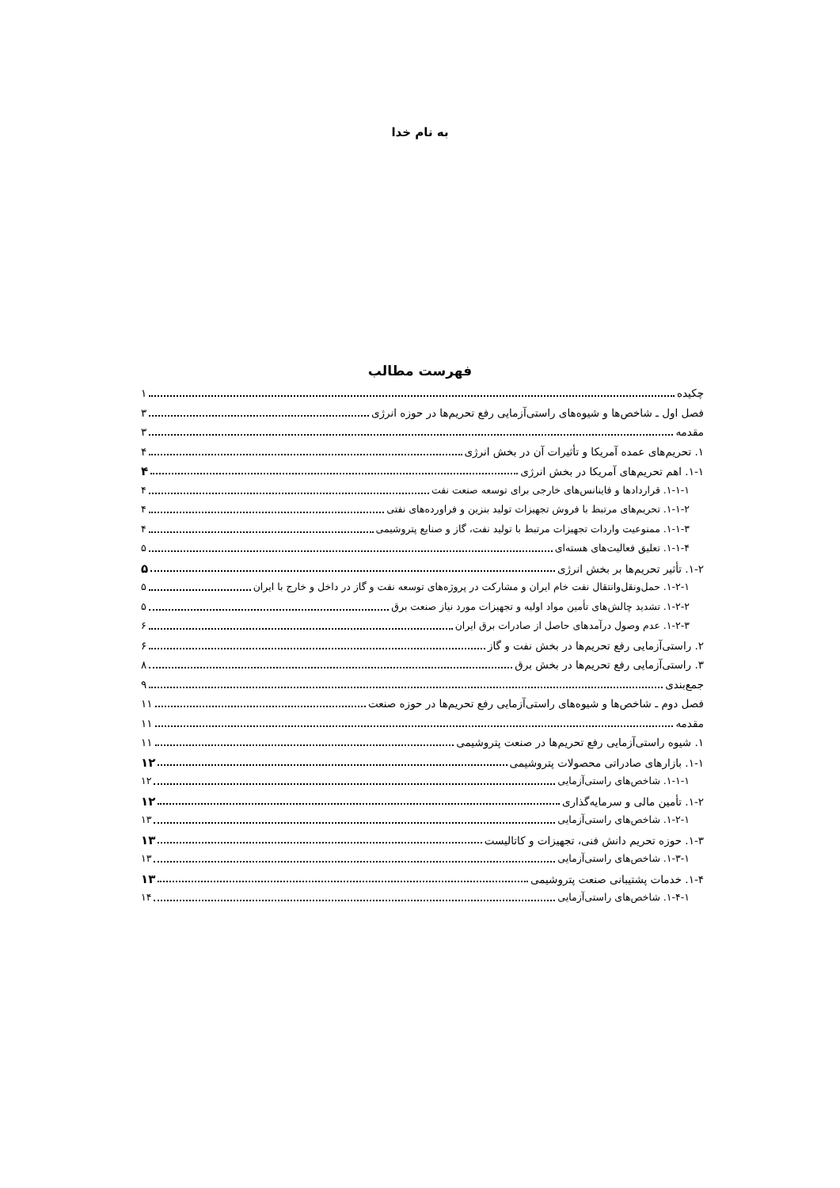به نام خدا
فهرست مطالب
چکیده ۱
فصل اول ـ شاخص‌ها و شیوه‌های راستی‌آزمایی رفع تحریم‌ها در حوزه انرژی ۳
مقدمه ۳
۱. تحریم‌های عمده آمریکا و تأثیرات آن در بخش انرژی ۴
۱-۱. اهم تحریم‌های آمریکا در بخش انرژی ۴
۱-۱-۱. قراردادها و فاینانس‌های خارجی برای توسعه صنعت نفت ۴
۱-۱-۲. تحریم‌های مرتبط با فروش تجهیزات تولید بنزین و فراورده‌های نفتی ۴
۱-۱-۳. ممنوعیت واردات تجهیزات مرتبط با تولید نفت، گاز و صنایع پتروشیمی ۴
۱-۱-۴. تعلیق فعالیت‌های هسته‌ای ۵
۱-۲. تأثیر تحریم‌ها بر بخش انرژی ۵
۱-۲-۱. حمل‌ونقل‌وانتقال نفت خام ایران و مشارکت در پروژه‌های توسعه نفت و گاز در داخل و خارج با ایران ۵
۱-۲-۲. تشدید چالش‌های تأمین مواد اولیه و تجهیزات مورد نیاز صنعت برق ۵
۱-۲-۳. عدم وصول درآمدهای حاصل از صادرات برق ایران ۶
۲. راستی‌آزمایی رفع تحریم‌ها در بخش نفت و گاز ۶
۳. راستی‌آزمایی رفع تحریم‌ها در بخش برق ۸
جمع‌بندی ۹
فصل دوم ـ شاخص‌ها و شیوه‌های راستی‌آزمایی رفع تحریم‌ها در حوزه صنعت ۱۱
مقدمه ۱۱
۱. شیوه راستی‌آزمایی رفع تحریم‌ها در صنعت پتروشیمی ۱۱
۱-۱. بازارهای صادراتی محصولات پتروشیمی ۱۲
۱-۱-۱. شاخص‌های راستی‌آزمایی ۱۲
۱-۲. تأمین مالی و سرمایه‌گذاری ۱۲
۱-۲-۱. شاخص‌های راستی‌آزمایی ۱۳
۱-۳. حوزه تحریم دانش فنی، تجهیزات و کاتالیست ۱۳
۱-۳-۱. شاخص‌های راستی‌آزمایی ۱۳
۱-۴. خدمات پشتیبانی صنعت پتروشیمی ۱۳
۱-۴-۱. شاخص‌های راستی‌آزمایی ۱۴